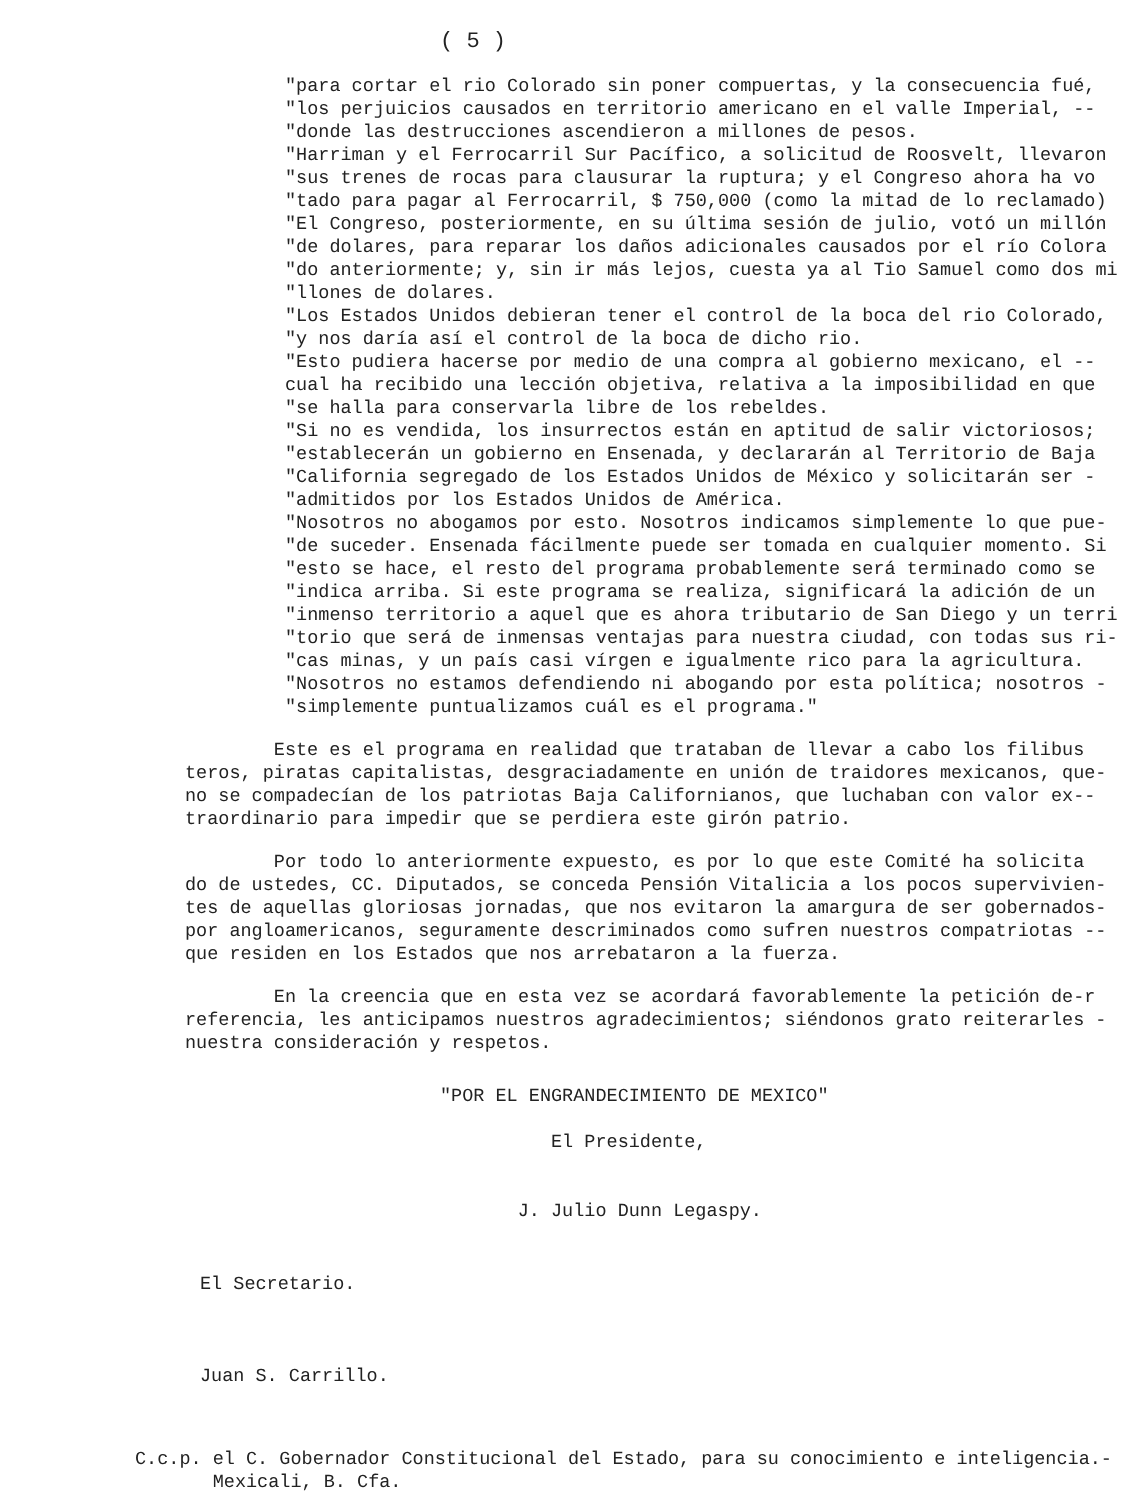( 5 )
"para cortar el rio Colorado sin poner compuertas, y la consecuencia fué, "los perjuicios causados en territorio americano en el valle Imperial, -- "donde las destrucciones ascendieron a millones de pesos. "Harriman y el Ferrocarril Sur Pacífico, a solicitud de Roosvelt, llevaron "sus trenes de rocas para clausurar la ruptura; y el Congreso ahora ha vo "tado para pagar al Ferrocarril, $ 750,000 (como la mitad de lo reclamado) "El Congreso, posteriormente, en su última sesión de julio, votó un millón "de dolares, para reparar los daños adicionales causados por el río Colora "do anteriormente; y, sin ir más lejos, cuesta ya al Tio Samuel como dos mi "llones de dolares. "Los Estados Unidos debieran tener el control de la boca del rio Colorado, "y nos daría así el control de la boca de dicho rio. "Esto pudiera hacerse por medio de una compra al gobierno mexicano, el -- cual ha recibido una lección objetiva, relativa a la imposibilidad en que "se halla para conservarla libre de los rebeldes. "Si no es vendida, los insurrectos están en aptitud de salir victoriosos; "establecerán un gobierno en Ensenada, y declararán al Territorio de Baja "California segregado de los Estados Unidos de México y solicitarán ser - "admitidos por los Estados Unidos de América. "Nosotros no abogamos por esto. Nosotros indicamos simplemente lo que pue- "de suceder. Ensenada fácilmente puede ser tomada en cualquier momento. Si "esto se hace, el resto del programa probablemente será terminado como se "indica arriba. Si este programa se realiza, significará la adición de un "inmenso territorio a aquel que es ahora tributario de San Diego y un terri "torio que será de inmensas ventajas para nuestra ciudad, con todas sus ri- "cas minas, y un país casi vírgen e igualmente rico para la agricultura. "Nosotros no estamos defendiendo ni abogando por esta política; nosotros - "simplemente puntualizamos cuál es el programa."
Este es el programa en realidad que trataban de llevar a cabo los filibus teros, piratas capitalistas, desgraciadamente en unión de traidores mexicanos, que- no se compadecían de los patriotas Baja Californianos, que luchaban con valor ex-- traordinario para impedir que se perdiera este girón patrio.
Por todo lo anteriormente expuesto, es por lo que este Comité ha solicita do de ustedes, CC. Diputados, se conceda Pensión Vitalicia a los pocos supervivien- tes de aquellas gloriosas jornadas, que nos evitaron la amargura de ser gobernados- por angloamericanos, seguramente descriminados como sufren nuestros compatriotas -- que residen en los Estados que nos arrebataron a la fuerza.
En la creencia que en esta vez se acordará favorablemente la petición de-r referencia, les anticipamos nuestros agradecimientos; siéndonos grato reiterarles - nuestra consideración y respetos.
"POR EL ENGRANDECIMIENTO DE MEXICO" El Presidente, J. Julio Dunn Legaspy.
El Secretario. Juan S. Carrillo.
C.c.p. el C. Gobernador Constitucional del Estado, para su conocimiento e inteligencia.- Mexicali, B. Cfa.